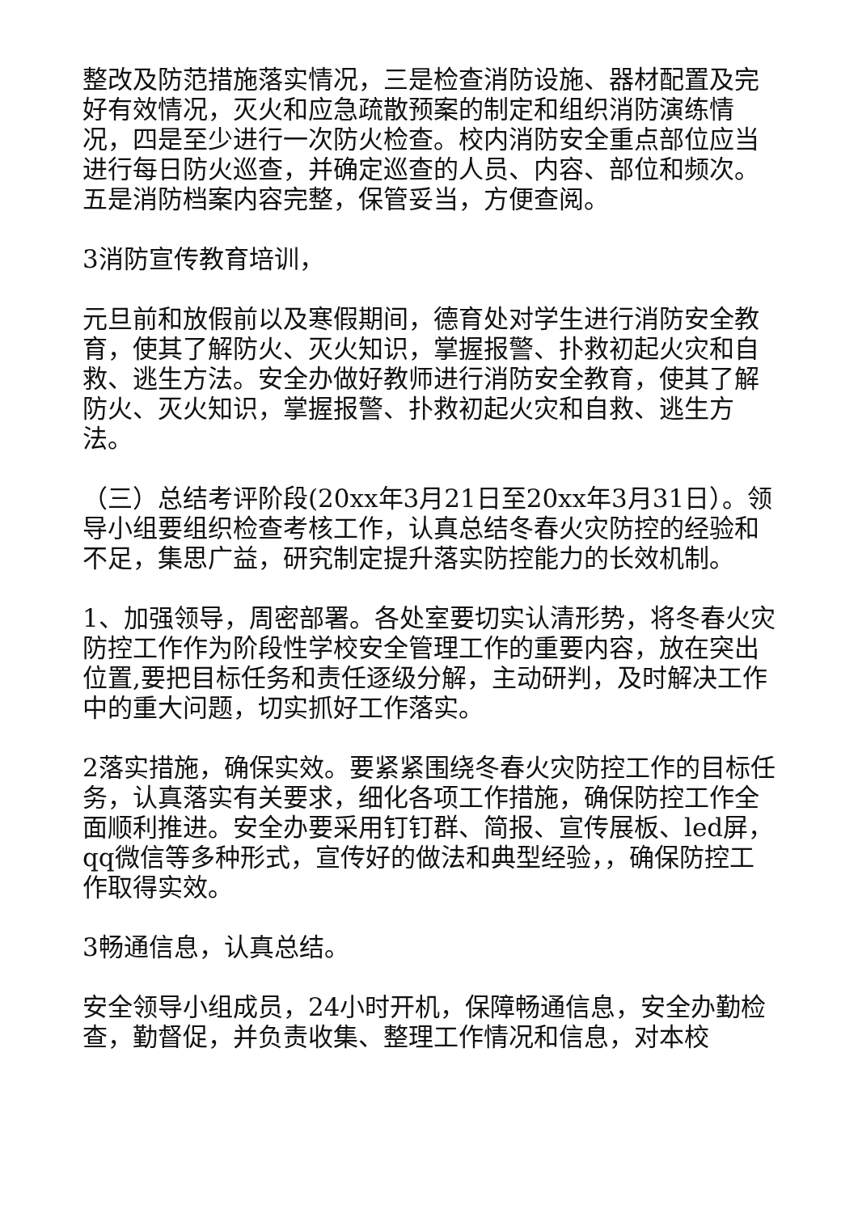整改及防范措施落实情况，三是检查消防设施、器材配置及完好有效情况，灭火和应急疏散预案的制定和组织消防演练情况，四是至少进行一次防火检查。校内消防安全重点部位应当进行每日防火巡查，并确定巡查的人员、内容、部位和频次。五是消防档案内容完整，保管妥当，方便查阅。
3消防宣传教育培训，
元旦前和放假前以及寒假期间，德育处对学生进行消防安全教育，使其了解防火、灭火知识，掌握报警、扑救初起火灾和自救、逃生方法。安全办做好教师进行消防安全教育，使其了解防火、灭火知识，掌握报警、扑救初起火灾和自救、逃生方法。
（三）总结考评阶段(20xx年3月21日至20xx年3月31日）。领导小组要组织检查考核工作，认真总结冬春火灾防控的经验和不足，集思广益，研究制定提升落实防控能力的长效机制。
1、加强领导，周密部署。各处室要切实认清形势，将冬春火灾防控工作作为阶段性学校安全管理工作的重要内容，放在突出位置,要把目标任务和责任逐级分解，主动研判，及时解决工作中的重大问题，切实抓好工作落实。
2落实措施，确保实效。要紧紧围绕冬春火灾防控工作的目标任务，认真落实有关要求，细化各项工作措施，确保防控工作全面顺利推进。安全办要采用钉钉群、简报、宣传展板、led屏，qq微信等多种形式，宣传好的做法和典型经验，，确保防控工作取得实效。
3畅通信息，认真总结。
安全领导小组成员，24小时开机，保障畅通信息，安全办勤检查，勤督促，并负责收集、整理工作情况和信息，对本校